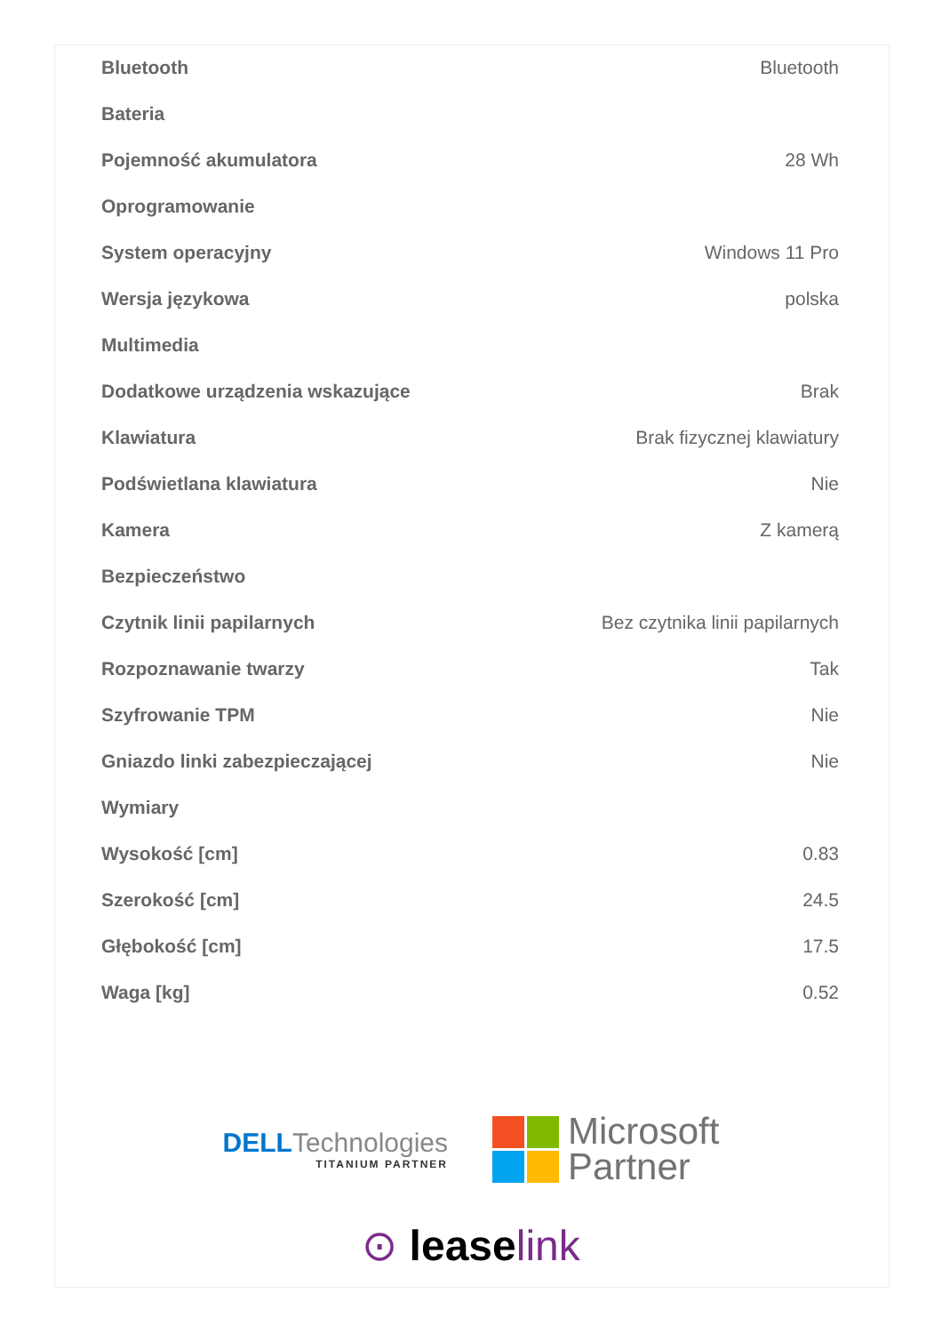| Bluetooth | Bluetooth |
| Bateria | |
| Pojemność akumulatora | 28 Wh |
| Oprogramowanie | |
| System operacyjny | Windows 11 Pro |
| Wersja językowa | polska |
| Multimedia | |
| Dodatkowe urządzenia wskazujące | Brak |
| Klawiatura | Brak fizycznej klawiatury |
| Podświetlana klawiatura | Nie |
| Kamera | Z kamerą |
| Bezpieczeństwo | |
| Czytnik linii papilarnych | Bez czytnika linii papilarnych |
| Rozpoznawanie twarzy | Tak |
| Szyfrowanie TPM | Nie |
| Gniazdo linki zabezpieczającej | Nie |
| Wymiary | |
| Wysokość [cm] | 0.83 |
| Szerokość [cm] | 24.5 |
| Głębokość [cm] | 17.5 |
| Waga [kg] | 0.52 |
DELLTechnologies
TITANIUM PARTNER
Microsoft
Partner
⊙ lease link